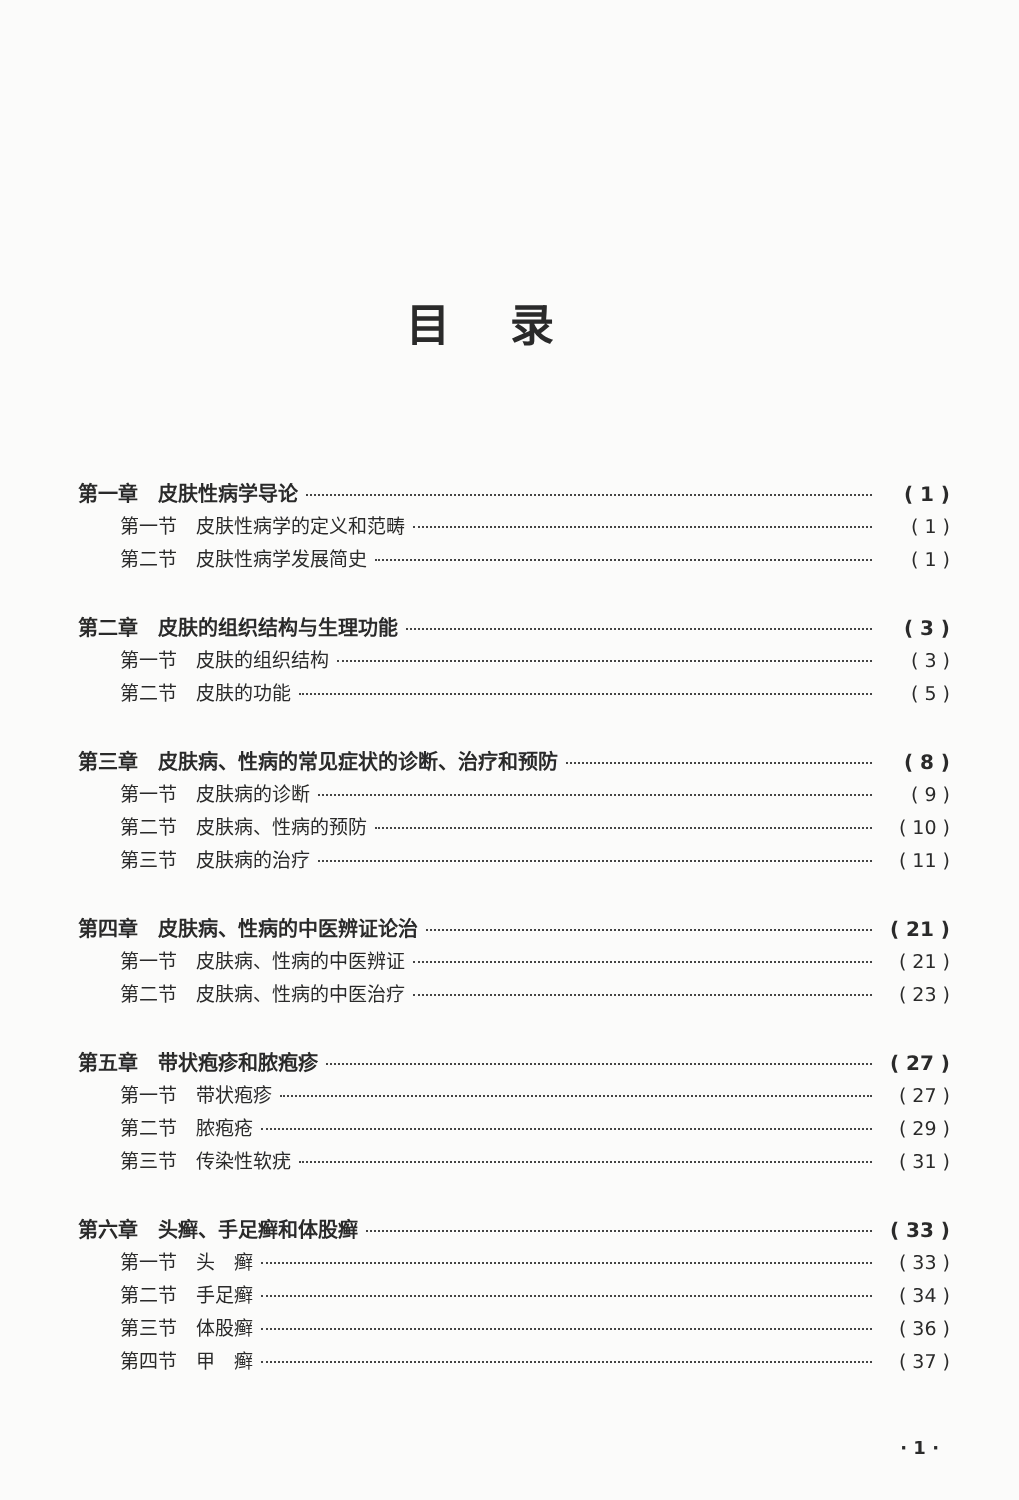目录
第一章　皮肤性病学导论 ( 1 )
第一节　皮肤性病学的定义和范畴 ( 1 )
第二节　皮肤性病学发展简史 ( 1 )
第二章　皮肤的组织结构与生理功能 ( 3 )
第一节　皮肤的组织结构 ( 3 )
第二节　皮肤的功能 ( 5 )
第三章　皮肤病、性病的常见症状的诊断、治疗和预防 ( 8 )
第一节　皮肤病的诊断 ( 9 )
第二节　皮肤病、性病的预防 ( 10 )
第三节　皮肤病的治疗 ( 11 )
第四章　皮肤病、性病的中医辨证论治 ( 21 )
第一节　皮肤病、性病的中医辨证 ( 21 )
第二节　皮肤病、性病的中医治疗 ( 23 )
第五章　带状疱疹和脓疱疹 ( 27 )
第一节　带状疱疹 ( 27 )
第二节　脓疱疮 ( 29 )
第三节　传染性软疣 ( 31 )
第六章　头癣、手足癣和体股癣 ( 33 )
第一节　头　癣 ( 33 )
第二节　手足癣 ( 34 )
第三节　体股癣 ( 36 )
第四节　甲　癣 ( 37 )
· 1 ·